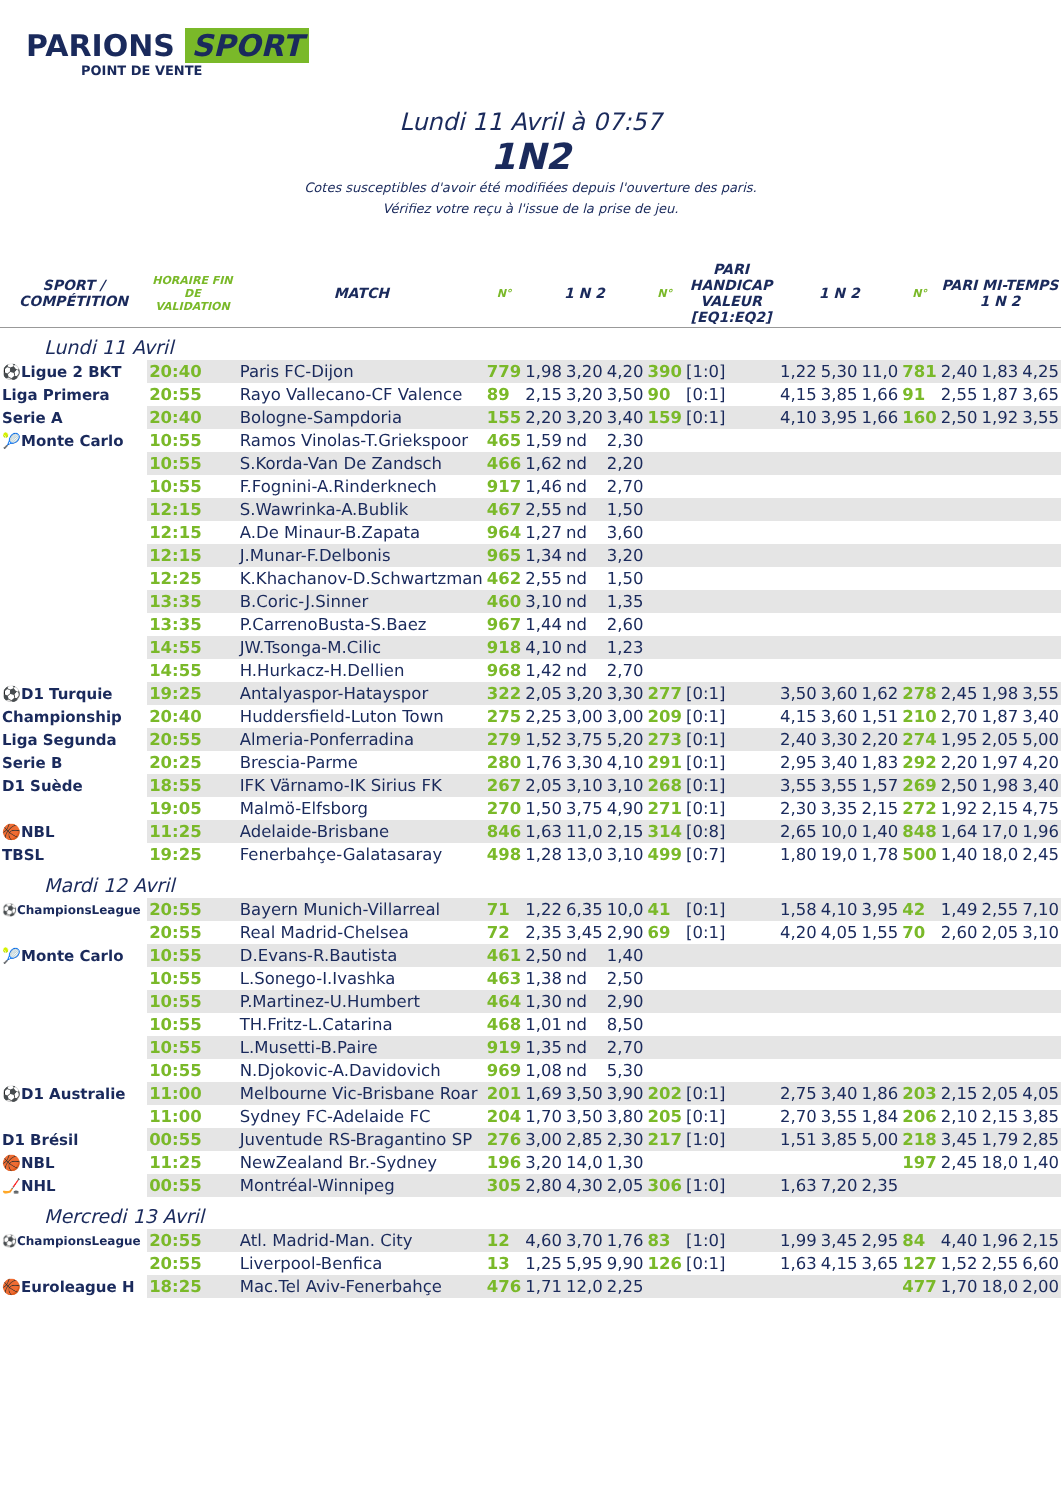PARIONS SPORT
POINT DE VENTE
Lundi 11 Avril à 07:57
1N2
Cotes susceptibles d'avoir été modifiées depuis l'ouverture des paris.
Vérifiez votre reçu à l'issue de la prise de jeu.
| SPORT / COMPÉTITION | HORAIRE FIN DE VALIDATION | MATCH | N° | 1 N 2 | | | N° | PARI HANDICAP VALEUR [EQ1:EQ2] | 1 N 2 | | | N° | PARI MI-TEMPS 1 N 2 | | |
| --- | --- | --- | --- | --- | --- | --- | --- | --- | --- | --- | --- | --- | --- | --- | --- |
| Lundi 11 Avril | | | | | | | | | | | | | | | |
| ⚽Ligue 2 BKT | 20:40 | Paris FC-Dijon | 779 | 1,98 | 3,20 | 4,20 | 390 | [1:0] | 1,22 | 5,30 | 11,0 | 781 | 2,40 | 1,83 | 4,25 |
| Liga Primera | 20:55 | Rayo Vallecano-CF Valence | 89 | 2,15 | 3,20 | 3,50 | 90 | [0:1] | 4,15 | 3,85 | 1,66 | 91 | 2,55 | 1,87 | 3,65 |
| Serie A | 20:40 | Bologne-Sampdoria | 155 | 2,20 | 3,20 | 3,40 | 159 | [0:1] | 4,10 | 3,95 | 1,66 | 160 | 2,50 | 1,92 | 3,55 |
| 🎾Monte Carlo | 10:55 | Ramos Vinolas-T.Griekspoor | 465 | 1,59 | nd | 2,30 | | | | | | | | | |
| | 10:55 | S.Korda-Van De Zandsch | 466 | 1,62 | nd | 2,20 | | | | | | | | | |
| | 10:55 | F.Fognini-A.Rinderknech | 917 | 1,46 | nd | 2,70 | | | | | | | | | |
| | 12:15 | S.Wawrinka-A.Bublik | 467 | 2,55 | nd | 1,50 | | | | | | | | | |
| | 12:15 | A.De Minaur-B.Zapata | 964 | 1,27 | nd | 3,60 | | | | | | | | | |
| | 12:15 | J.Munar-F.Delbonis | 965 | 1,34 | nd | 3,20 | | | | | | | | | |
| | 12:25 | K.Khachanov-D.Schwartzman | 462 | 2,55 | nd | 1,50 | | | | | | | | | |
| | 13:35 | B.Coric-J.Sinner | 460 | 3,10 | nd | 1,35 | | | | | | | | | |
| | 13:35 | P.CarrenoBusta-S.Baez | 967 | 1,44 | nd | 2,60 | | | | | | | | | |
| | 14:55 | JW.Tsonga-M.Cilic | 918 | 4,10 | nd | 1,23 | | | | | | | | | |
| | 14:55 | H.Hurkacz-H.Dellien | 968 | 1,42 | nd | 2,70 | | | | | | | | | |
| ⚽D1 Turquie | 19:25 | Antalyaspor-Hatayspor | 322 | 2,05 | 3,20 | 3,30 | 277 | [0:1] | 3,50 | 3,60 | 1,62 | 278 | 2,45 | 1,98 | 3,55 |
| Championship | 20:40 | Huddersfield-Luton Town | 275 | 2,25 | 3,00 | 3,00 | 209 | [0:1] | 4,15 | 3,60 | 1,51 | 210 | 2,70 | 1,87 | 3,40 |
| Liga Segunda | 20:55 | Almeria-Ponferradina | 279 | 1,52 | 3,75 | 5,20 | 273 | [0:1] | 2,40 | 3,30 | 2,20 | 274 | 1,95 | 2,05 | 5,00 |
| Serie B | 20:25 | Brescia-Parme | 280 | 1,76 | 3,30 | 4,10 | 291 | [0:1] | 2,95 | 3,40 | 1,83 | 292 | 2,20 | 1,97 | 4,20 |
| D1 Suède | 18:55 | IFK Värnamo-IK Sirius FK | 267 | 2,05 | 3,10 | 3,10 | 268 | [0:1] | 3,55 | 3,55 | 1,57 | 269 | 2,50 | 1,98 | 3,40 |
| | 19:05 | Malmö-Elfsborg | 270 | 1,50 | 3,75 | 4,90 | 271 | [0:1] | 2,30 | 3,35 | 2,15 | 272 | 1,92 | 2,15 | 4,75 |
| 🏀NBL | 11:25 | Adelaide-Brisbane | 846 | 1,63 | 11,0 | 2,15 | 314 | [0:8] | 2,65 | 10,0 | 1,40 | 848 | 1,64 | 17,0 | 1,96 |
| TBSL | 19:25 | Fenerbahçe-Galatasaray | 498 | 1,28 | 13,0 | 3,10 | 499 | [0:7] | 1,80 | 19,0 | 1,78 | 500 | 1,40 | 18,0 | 2,45 |
| Mardi 12 Avril | | | | | | | | | | | | | | | |
| ⚽ChampionsLeague | 20:55 | Bayern Munich-Villarreal | 71 | 1,22 | 6,35 | 10,0 | 41 | [0:1] | 1,58 | 4,10 | 3,95 | 42 | 1,49 | 2,55 | 7,10 |
| | 20:55 | Real Madrid-Chelsea | 72 | 2,35 | 3,45 | 2,90 | 69 | [0:1] | 4,20 | 4,05 | 1,55 | 70 | 2,60 | 2,05 | 3,10 |
| 🎾Monte Carlo | 10:55 | D.Evans-R.Bautista | 461 | 2,50 | nd | 1,40 | | | | | | | | | |
| | 10:55 | L.Sonego-I.Ivashka | 463 | 1,38 | nd | 2,50 | | | | | | | | | |
| | 10:55 | P.Martinez-U.Humbert | 464 | 1,30 | nd | 2,90 | | | | | | | | | |
| | 10:55 | TH.Fritz-L.Catarina | 468 | 1,01 | nd | 8,50 | | | | | | | | | |
| | 10:55 | L.Musetti-B.Paire | 919 | 1,35 | nd | 2,70 | | | | | | | | | |
| | 10:55 | N.Djokovic-A.Davidovich | 969 | 1,08 | nd | 5,30 | | | | | | | | | |
| ⚽D1 Australie | 11:00 | Melbourne Vic-Brisbane Roar | 201 | 1,69 | 3,50 | 3,90 | 202 | [0:1] | 2,75 | 3,40 | 1,86 | 203 | 2,15 | 2,05 | 4,05 |
| | 11:00 | Sydney FC-Adelaide FC | 204 | 1,70 | 3,50 | 3,80 | 205 | [0:1] | 2,70 | 3,55 | 1,84 | 206 | 2,10 | 2,15 | 3,85 |
| D1 Brésil | 00:55 | Juventude RS-Bragantino SP | 276 | 3,00 | 2,85 | 2,30 | 217 | [1:0] | 1,51 | 3,85 | 5,00 | 218 | 3,45 | 1,79 | 2,85 |
| 🏀NBL | 11:25 | NewZealand Br.-Sydney | 196 | 3,20 | 14,0 | 1,30 | | | | | | 197 | 2,45 | 18,0 | 1,40 |
| 🏒NHL | 00:55 | Montréal-Winnipeg | 305 | 2,80 | 4,30 | 2,05 | 306 | [1:0] | 1,63 | 7,20 | 2,35 | | | | |
| Mercredi 13 Avril | | | | | | | | | | | | | | | |
| ⚽ChampionsLeague | 20:55 | Atl. Madrid-Man. City | 12 | 4,60 | 3,70 | 1,76 | 83 | [1:0] | 1,99 | 3,45 | 2,95 | 84 | 4,40 | 1,96 | 2,15 |
| | 20:55 | Liverpool-Benfica | 13 | 1,25 | 5,95 | 9,90 | 126 | [0:1] | 1,63 | 4,15 | 3,65 | 127 | 1,52 | 2,55 | 6,60 |
| 🏀Euroleague H | 18:25 | Mac.Tel Aviv-Fenerbahçe | 476 | 1,71 | 12,0 | 2,25 | | | | | | 477 | 1,70 | 18,0 | 2,00 |